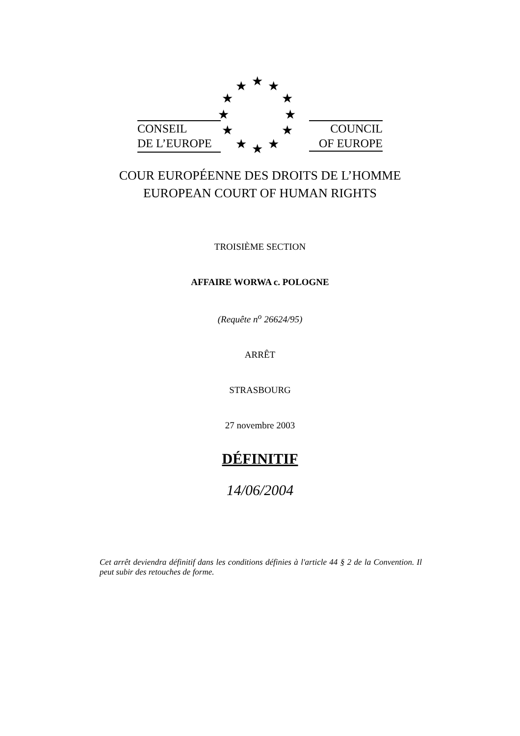CONSEIL
DE L’EUROPE
★ ★ ★
★ ★
★ ★
★ ★
★ ★ ★
COUNCIL
OF EUROPE
COUR EUROPÉENNE DES DROITS DE L’HOMME
EUROPEAN COURT OF HUMAN RIGHTS
TROISIÈME SECTION
AFFAIRE WORWA c. POLOGNE
(Requête n<sup>o</sup> 26624/95)
ARRÊT
STRASBOURG
27 novembre 2003
DÉFINITIF
14/06/2004
Cet arrêt deviendra définitif dans les conditions définies à l'article 44 § 2 de la Convention. Il peut subir des retouches de forme.